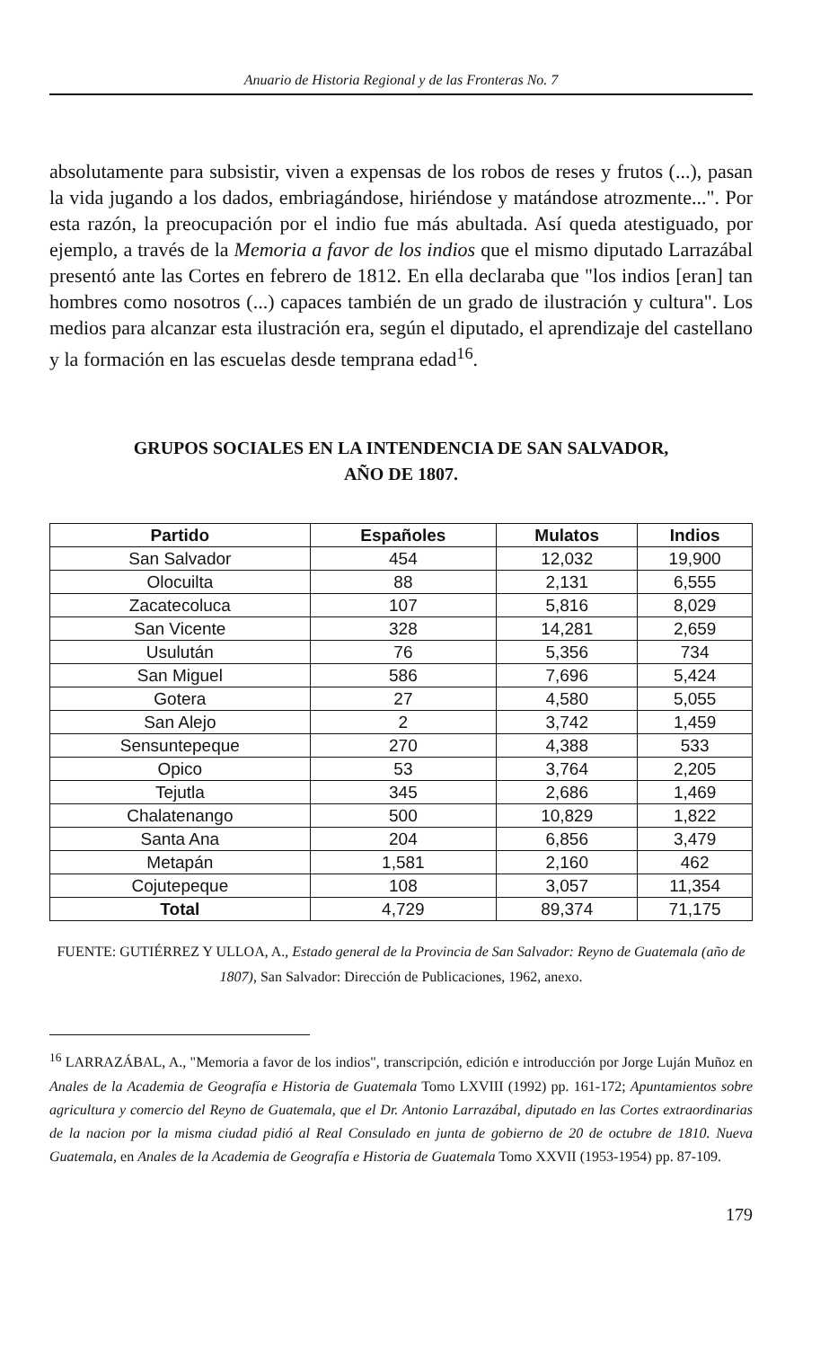Anuario de Historia Regional y de las Fronteras No. 7
absolutamente para subsistir, viven a expensas de los robos de reses y frutos (...), pasan la vida jugando a los dados, embriagándose, hiriéndose y matándose atrozmente...". Por esta razón, la preocupación por el indio fue más abultada. Así queda atestiguado, por ejemplo, a través de la Memoria a favor de los indios que el mismo diputado Larrazábal presentó ante las Cortes en febrero de 1812. En ella declaraba que "los indios [eran] tan hombres como nosotros (...) capaces también de un grado de ilustración y cultura". Los medios para alcanzar esta ilustración era, según el diputado, el aprendizaje del castellano y la formación en las escuelas desde temprana edad<sup>16</sup>.
GRUPOS SOCIALES EN LA INTENDENCIA DE SAN SALVADOR,
AÑO DE 1807.
| Partido | Españoles | Mulatos | Indios |
| --- | --- | --- | --- |
| San Salvador | 454 | 12,032 | 19,900 |
| Olocuilta | 88 | 2,131 | 6,555 |
| Zacatecoluca | 107 | 5,816 | 8,029 |
| San Vicente | 328 | 14,281 | 2,659 |
| Usulután | 76 | 5,356 | 734 |
| San Miguel | 586 | 7,696 | 5,424 |
| Gotera | 27 | 4,580 | 5,055 |
| San Alejo | 2 | 3,742 | 1,459 |
| Sensuntepeque | 270 | 4,388 | 533 |
| Opico | 53 | 3,764 | 2,205 |
| Tejutla | 345 | 2,686 | 1,469 |
| Chalatenango | 500 | 10,829 | 1,822 |
| Santa Ana | 204 | 6,856 | 3,479 |
| Metapán | 1,581 | 2,160 | 462 |
| Cojutepeque | 108 | 3,057 | 11,354 |
| Total | 4,729 | 89,374 | 71,175 |
FUENTE: GUTIÉRREZ Y ULLOA, A., Estado general de la Provincia de San Salvador: Reyno de Guatemala (año de 1807), San Salvador: Dirección de Publicaciones, 1962, anexo.
<sup>16</sup> LARRAZÁBAL, A., "Memoria a favor de los indios", transcripción, edición e introducción por Jorge Luján Muñoz en Anales de la Academia de Geografía e Historia de Guatemala Tomo LXVIII (1992) pp. 161-172; Apuntamientos sobre agricultura y comercio del Reyno de Guatemala, que el Dr. Antonio Larrazábal, diputado en las Cortes extraordinarias de la nacion por la misma ciudad pidió al Real Consulado en junta de gobierno de 20 de octubre de 1810. Nueva Guatemala, en Anales de la Academia de Geografía e Historia de Guatemala Tomo XXVII (1953-1954) pp. 87-109.
179